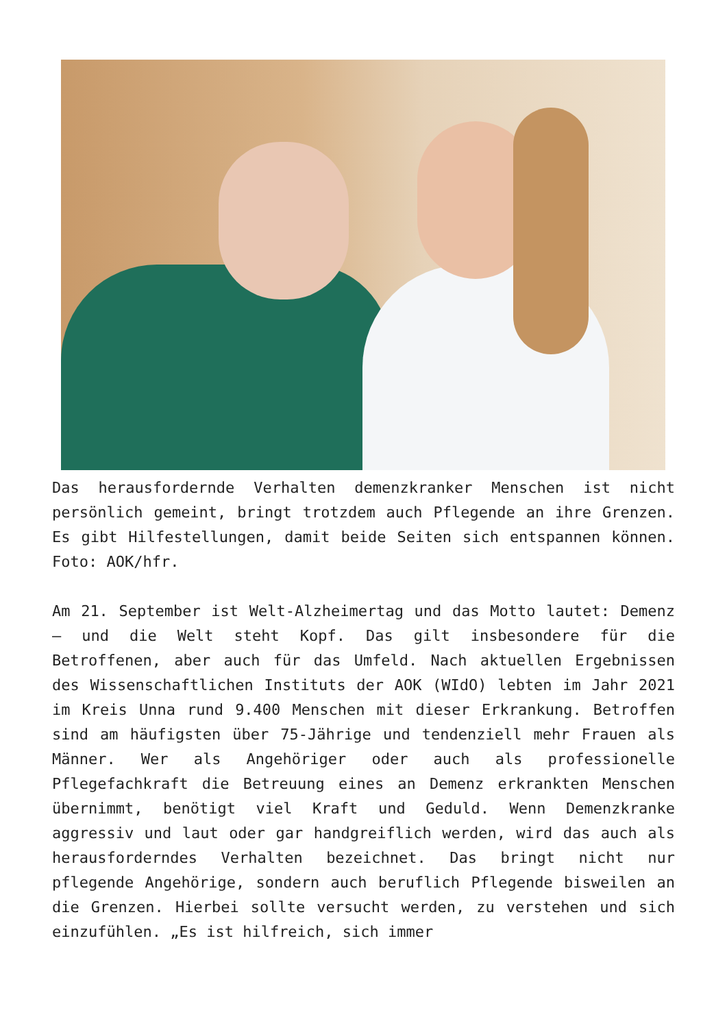Das herausfordernde Verhalten demenzkranker Menschen ist nicht persönlich gemeint, bringt trotzdem auch Pflegende an ihre Grenzen. Es gibt Hilfestellungen, damit beide Seiten sich entspannen können. Foto: AOK/hfr.
Am 21. September ist Welt-Alzheimertag und das Motto lautet: Demenz – und die Welt steht Kopf. Das gilt insbesondere für die Betroffenen, aber auch für das Umfeld. Nach aktuellen Ergebnissen des Wissenschaftlichen Instituts der AOK (WIdO) lebten im Jahr 2021 im Kreis Unna rund 9.400 Menschen mit dieser Erkrankung. Betroffen sind am häufigsten über 75-Jährige und tendenziell mehr Frauen als Männer. Wer als Angehöriger oder auch als professionelle Pflegefachkraft die Betreuung eines an Demenz erkrankten Menschen übernimmt, benötigt viel Kraft und Geduld. Wenn Demenzkranke aggressiv und laut oder gar handgreiflich werden, wird das auch als herausforderndes Verhalten bezeichnet. Das bringt nicht nur pflegende Angehörige, sondern auch beruflich Pflegende bisweilen an die Grenzen. Hierbei sollte versucht werden, zu verstehen und sich einzufühlen. „Es ist hilfreich, sich immer